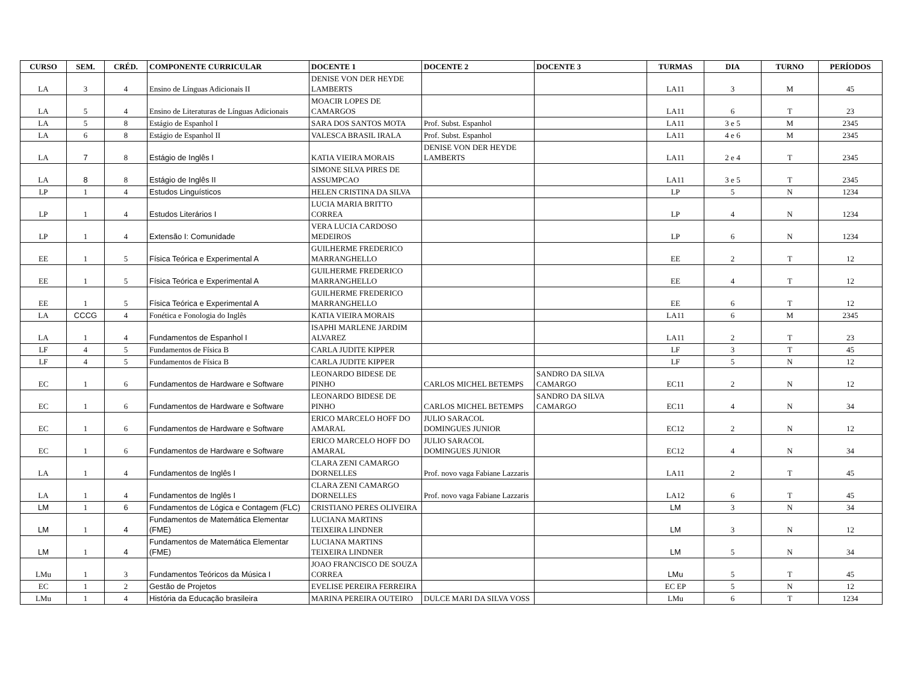| CURSO | SEM. | CRÉD. | COMPONENTE CURRICULAR | DOCENTE 1 | DOCENTE 2 | DOCENTE 3 | TURMAS | DIA | TURNO | PERÍODOS |
| --- | --- | --- | --- | --- | --- | --- | --- | --- | --- | --- |
| LA | 3 | 4 | Ensino de Línguas Adicionais II | DENISE VON DER HEYDE LAMBERTS | | | LA11 | 3 | M | 45 |
| LA | 5 | 4 | Ensino de Literaturas de Línguas Adicionais | MOACIR LOPES DE CAMARGOS | | | LA11 | 6 | T | 23 |
| LA | 5 | 8 | Estágio de Espanhol I | SARA DOS SANTOS MOTA | Prof. Subst. Espanhol | | LA11 | 3 e 5 | M | 2345 |
| LA | 6 | 8 | Estágio de Espanhol II | VALESCA BRASIL IRALA | Prof. Subst. Espanhol | | LA11 | 4 e 6 | M | 2345 |
| LA | 7 | 8 | Estágio de Inglês I | KATIA VIEIRA MORAIS | DENISE VON DER HEYDE LAMBERTS | | LA11 | 2 e 4 | T | 2345 |
| LA | 8 | 8 | Estágio de Inglês II | SIMONE SILVA PIRES DE ASSUMPCAO | | | LA11 | 3 e 5 | T | 2345 |
| LP | 1 | 4 | Estudos Linguísticos | HELEN CRISTINA DA SILVA | | | LP | 5 | N | 1234 |
| LP | 1 | 4 | Estudos Literários I | LUCIA MARIA BRITTO CORREA | | | LP | 4 | N | 1234 |
| LP | 1 | 4 | Extensão I: Comunidade | VERA LUCIA CARDOSO MEDEIROS | | | LP | 6 | N | 1234 |
| EE | 1 | 5 | Física Teórica e Experimental A | GUILHERME FREDERICO MARRANGHELLO | | | EE | 2 | T | 12 |
| EE | 1 | 5 | Física Teórica e Experimental A | GUILHERME FREDERICO MARRANGHELLO | | | EE | 4 | T | 12 |
| EE | 1 | 5 | Física Teórica e Experimental A | GUILHERME FREDERICO MARRANGHELLO | | | EE | 6 | T | 12 |
| LA | CCCG | 4 | Fonética e Fonologia do Inglês | KATIA VIEIRA MORAIS | | | LA11 | 6 | M | 2345 |
| LA | 1 | 4 | Fundamentos de Espanhol I | ISAPHI MARLENE JARDIM ALVAREZ | | | LA11 | 2 | T | 23 |
| LF | 4 | 5 | Fundamentos de Física B | CARLA JUDITE KIPPER | | | LF | 3 | T | 45 |
| LF | 4 | 5 | Fundamentos de Física B | CARLA JUDITE KIPPER | | | LF | 5 | N | 12 |
| EC | 1 | 6 | Fundamentos de Hardware e Software | LEONARDO BIDESE DE PINHO | CARLOS MICHEL BETEMPS | SANDRO DA SILVA CAMARGO | EC11 | 2 | N | 12 |
| EC | 1 | 6 | Fundamentos de Hardware e Software | LEONARDO BIDESE DE PINHO | CARLOS MICHEL BETEMPS | SANDRO DA SILVA CAMARGO | EC11 | 4 | N | 34 |
| EC | 1 | 6 | Fundamentos de Hardware e Software | ERICO MARCELO HOFF DO AMARAL | JULIO SARACOL DOMINGUES JUNIOR | | EC12 | 2 | N | 12 |
| EC | 1 | 6 | Fundamentos de Hardware e Software | ERICO MARCELO HOFF DO AMARAL | JULIO SARACOL DOMINGUES JUNIOR | | EC12 | 4 | N | 34 |
| LA | 1 | 4 | Fundamentos de Inglês I | CLARA ZENI CAMARGO DORNELLES | Prof. novo vaga Fabiane Lazzaris | | LA11 | 2 | T | 45 |
| LA | 1 | 4 | Fundamentos de Inglês I | CLARA ZENI CAMARGO DORNELLES | Prof. novo vaga Fabiane Lazzaris | | LA12 | 6 | T | 45 |
| LM | 1 | 6 | Fundamentos de Lógica e Contagem (FLC) | CRISTIANO PERES OLIVEIRA | | | LM | 3 | N | 34 |
| LM | 1 | 4 | Fundamentos de Matemática Elementar (FME) | LUCIANA MARTINS TEIXEIRA LINDNER | | | LM | 3 | N | 12 |
| LM | 1 | 4 | Fundamentos de Matemática Elementar (FME) | LUCIANA MARTINS TEIXEIRA LINDNER | | | LM | 5 | N | 34 |
| LMu | 1 | 3 | Fundamentos Teóricos da Música I | JOAO FRANCISCO DE SOUZA CORREA | | | LMu | 5 | T | 45 |
| EC | 1 | 2 | Gestão de Projetos | EVELISE PEREIRA FERREIRA | | | EC EP | 5 | N | 12 |
| LMu | 1 | 4 | História da Educação brasileira | MARINA PEREIRA OUTEIRO | DULCE MARI DA SILVA VOSS | | LMu | 6 | T | 1234 |